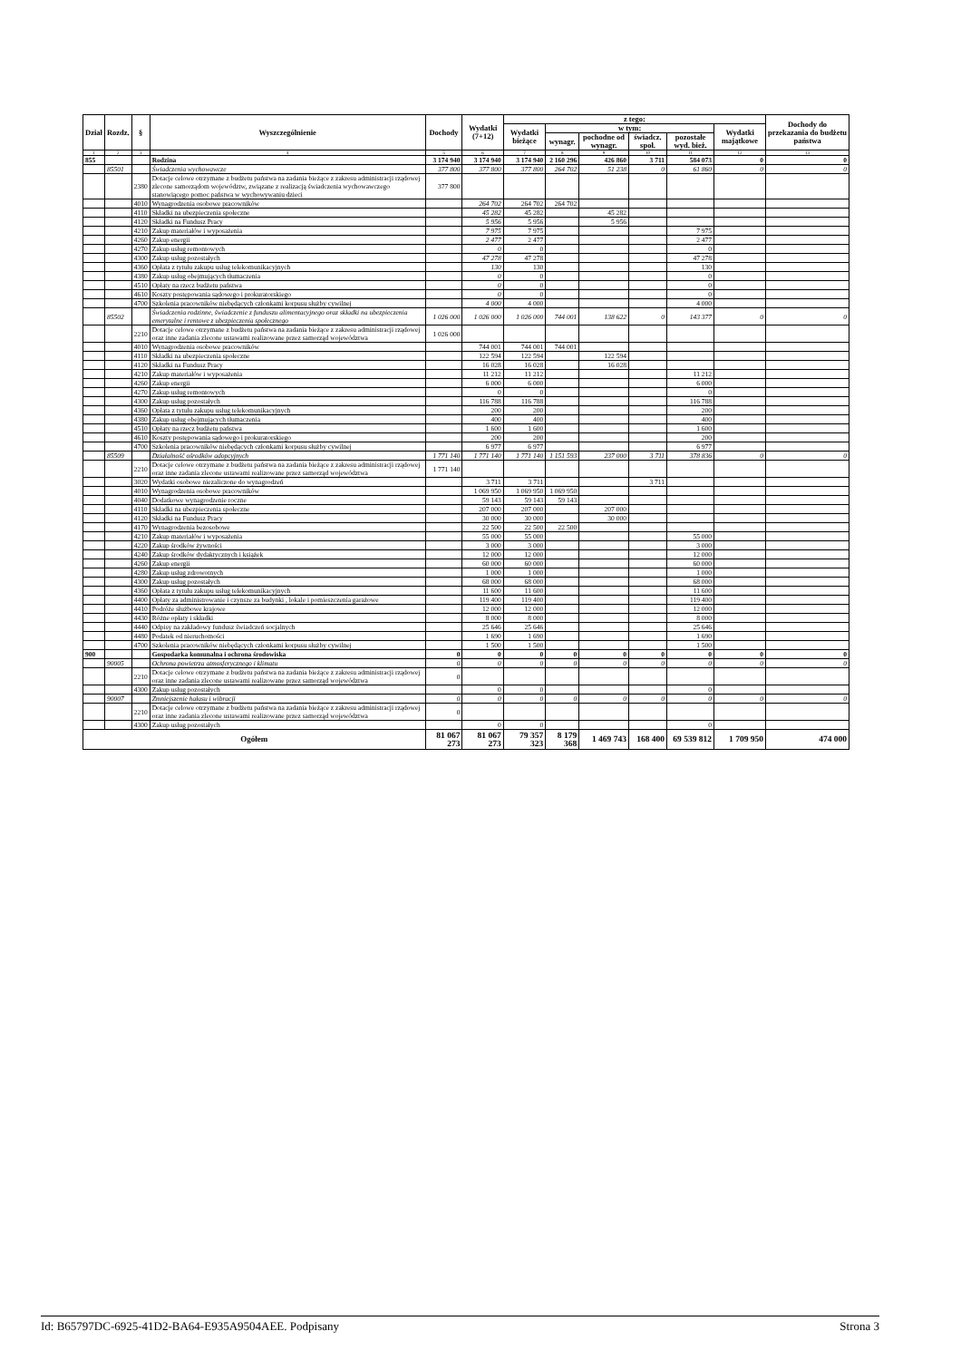| Dział | Rozdz. | § | Wyszczególnienie | Dochody | Wydatki (7+12) | z tego: | | | | | | Dochody do przekazania do budżetu państwa |
| --- | --- | --- | --- | --- | --- | --- | --- | --- | --- | --- | --- | --- |
| | | | | | | Wydatki bieżące | w tym: | | | | Wydatki majątkowe | |
| | | | | | | | wynagr. | pochodne od wynagr. | świadcz. społ. | pozostałe wyd. bież. | | |
| 1 | 2 | 3 | 4 | 5 | 6 | 7 | 8 | 9 | 10 | 11 | 12 | 13 |
| 855 | | | Rodzina | 3 174 940 | 3 174 940 | 3 174 940 | 2 160 296 | 426 860 | 3 711 | 584 073 | 0 | 0 |
| | 85501 | | Świadczenia wychowawcze | 377 800 | 377 800 | 377 800 | 264 702 | 51 238 | 0 | 61 860 | 0 | 0 |
| | | 2380 | Dotacje celowe otrzymane z budżetu państwa na zadania bieżące z zakresu administracji rządowej zlecone samorządom województw, związane z realizacją świadczenia wychowawczego stanowiącego pomoc państwa w wychowywaniu dzieci | 377 800 | | | | | | | | |
| | | 4010 | Wynagrodzenia osobowe pracowników | | 264 702 | 264 702 | 264 702 | | | | | |
| | | 4110 | Składki na ubezpieczenia społeczne | | 45 282 | 45 282 | | 45 282 | | | | |
| | | 4120 | Składki na Fundusz Pracy | | 5 956 | 5 956 | | 5 956 | | | | |
| | | 4210 | Zakup materiałów i wyposażenia | | 7 975 | 7 975 | | | | 7 975 | | |
| | | 4260 | Zakup energii | | 2 477 | 2 477 | | | | 2 477 | | |
| | | 4270 | Zakup usług remontowych | | 0 | 0 | | | | 0 | | |
| | | 4300 | Zakup usług pozostałych | | 47 278 | 47 278 | | | | 47 278 | | |
| | | 4360 | Opłata z tytułu zakupu usług telekomunikacyjnych | | 130 | 130 | | | | 130 | | |
| | | 4380 | Zakup usług obejmujących tłumaczenia | | 0 | 0 | | | | 0 | | |
| | | 4510 | Opłaty na rzecz budżetu państwa | | 0 | 0 | | | | 0 | | |
| | | 4610 | Koszty postępowania sądowego i prokuratorskiego | | 0 | 0 | | | | 0 | | |
| | | 4700 | Szkolenia pracowników niebędących członkami korpusu służby cywilnej | | 4 000 | 4 000 | | | | 4 000 | | |
| | 85502 | | Świadczenia rodzinne, świadczenie z funduszu alimentacyjnego oraz składki na ubezpieczenia emerytalne i rentowe z ubezpieczenia społecznego | 1 026 000 | 1 026 000 | 1 026 000 | 744 001 | 138 622 | 0 | 143 377 | 0 | 0 |
| | | 2210 | Dotacje celowe otrzymane z budżetu państwa na zadania bieżące z zakresu administracji rządowej oraz inne zadania zlecone ustawami realizowane przez samorząd województwa | 1 026 000 | | | | | | | | |
| | | 4010 | Wynagrodzenia osobowe pracowników | | 744 001 | 744 001 | 744 001 | | | | | |
| | | 4110 | Składki na ubezpieczenia społeczne | | 122 594 | 122 594 | | 122 594 | | | | |
| | | 4120 | Składki na Fundusz Pracy | | 16 028 | 16 028 | | 16 028 | | | | |
| | | 4210 | Zakup materiałów i wyposażenia | | 11 212 | 11 212 | | | | 11 212 | | |
| | | 4260 | Zakup energii | | 6 000 | 6 000 | | | | 6 000 | | |
| | | 4270 | Zakup usług remontowych | | 0 | 0 | | | | 0 | | |
| | | 4300 | Zakup usług pozostałych | | 116 788 | 116 788 | | | | 116 788 | | |
| | | 4360 | Opłata z tytułu zakupu usług telekomunikacyjnych | | 200 | 200 | | | | 200 | | |
| | | 4380 | Zakup usług obejmujących tłumaczenia | | 400 | 400 | | | | 400 | | |
| | | 4510 | Opłaty na rzecz budżetu państwa | | 1 600 | 1 600 | | | | 1 600 | | |
| | | 4610 | Koszty postępowania sądowego i prokuratorskiego | | 200 | 200 | | | | 200 | | |
| | | 4700 | Szkolenia pracowników niebędących członkami korpusu służby cywilnej | | 6 977 | 6 977 | | | | 6 977 | | |
| | 85509 | | Działalność ośrodków adopcyjnych | 1 771 140 | 1 771 140 | 1 771 140 | 1 151 593 | 237 000 | 3 711 | 378 836 | 0 | 0 |
| | | 2210 | Dotacje celowe otrzymane z budżetu państwa na zadania bieżące z zakresu administracji rządowej oraz inne zadania zlecone ustawami realizowane przez samorząd województwa | 1 771 140 | | | | | | | | |
| | | 3020 | Wydatki osobowe niezaliczone do wynagrodzeń | | 3 711 | 3 711 | | | 3 711 | | | |
| | | 4010 | Wynagrodzenia osobowe pracowników | | 1 069 950 | 1 069 950 | 1 069 950 | | | | | |
| | | 4040 | Dodatkowe wynagrodzenie roczne | | 59 143 | 59 143 | 59 143 | | | | | |
| | | 4110 | Składki na ubezpieczenia społeczne | | 207 000 | 207 000 | | 207 000 | | | | |
| | | 4120 | Składki na Fundusz Pracy | | 30 000 | 30 000 | | 30 000 | | | | |
| | | 4170 | Wynagrodzenia bezosobowe | | 22 500 | 22 500 | 22 500 | | | | | |
| | | 4210 | Zakup materiałów i wyposażenia | | 55 000 | 55 000 | | | | 55 000 | | |
| | | 4220 | Zakup środków żywności | | 3 000 | 3 000 | | | | 3 000 | | |
| | | 4240 | Zakup środków dydaktycznych i książek | | 12 000 | 12 000 | | | | 12 000 | | |
| | | 4260 | Zakup energii | | 60 000 | 60 000 | | | | 60 000 | | |
| | | 4280 | Zakup usług zdrowotnych | | 1 000 | 1 000 | | | | 1 000 | | |
| | | 4300 | Zakup usług pozostałych | | 68 000 | 68 000 | | | | 68 000 | | |
| | | 4360 | Opłata z tytułu zakupu usług telekomunikacyjnych | | 11 600 | 11 600 | | | | 11 600 | | |
| | | 4400 | Opłaty za administrowanie i czynsze za budynki , lokale i pomieszczenia garażowe | | 119 400 | 119 400 | | | | 119 400 | | |
| | | 4410 | Podróże służbowe krajowe | | 12 000 | 12 000 | | | | 12 000 | | |
| | | 4430 | Różne opłaty i składki | | 8 000 | 8 000 | | | | 8 000 | | |
| | | 4440 | Odpisy na zakładowy fundusz świadczeń socjalnych | | 25 646 | 25 646 | | | | 25 646 | | |
| | | 4480 | Podatek od nieruchomości | | 1 690 | 1 690 | | | | 1 690 | | |
| | | 4700 | Szkolenia pracowników niebędących członkami korpusu służby cywilnej | | 1 500 | 1 500 | | | | 1 500 | | |
| 900 | | | Gospodarka komunalna i ochrona środowiska | 0 | 0 | 0 | 0 | 0 | 0 | 0 | 0 | 0 |
| | 90005 | | Ochrona powietrza atmosferycznego i klimatu | 0 | 0 | 0 | 0 | 0 | 0 | 0 | 0 | 0 |
| | | 2210 | Dotacje celowe otrzymane z budżetu państwa na zadania bieżące z zakresu administracji rządowej oraz inne zadania zlecone ustawami realizowane przez samorząd województwa | 0 | | | | | | | | |
| | | 4300 | Zakup usług pozostałych | | 0 | 0 | | | | 0 | | |
| | 90007 | | Zmniejszenie hałasu i wibracji | 0 | 0 | 0 | 0 | 0 | 0 | 0 | 0 | 0 |
| | | 2210 | Dotacje celowe otrzymane z budżetu państwa na zadania bieżące z zakresu administracji rządowej oraz inne zadania zlecone ustawami realizowane przez samorząd województwa | 0 | | | | | | | | |
| | | 4300 | Zakup usług pozostałych | | 0 | 0 | | | | 0 | | |
| Ogółem | | | | 81 067 273 | 81 067 273 | 79 357 323 | 8 179 368 | 1 469 743 | 168 400 | 69 539 812 | 1 709 950 | 474 000 |
Id: B65797DC-6925-41D2-BA64-E935A9504AEE. Podpisany Strona 3